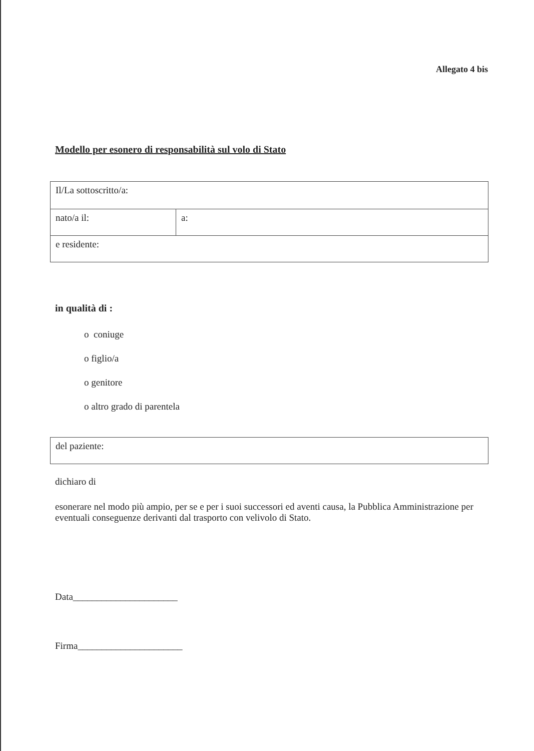Allegato 4 bis
Modello per esonero di responsabilità sul volo di Stato
| Il/La sottoscritto/a: | |
| nato/a il: | a: |
| e residente: | |
in qualità di :
o coniuge
o figlio/a
o genitore
o altro grado di parentela
| del paziente: |
dichiaro di
esonerare nel modo più ampio, per se e per i suoi successori ed aventi causa, la Pubblica Amministrazione per eventuali conseguenze derivanti dal trasporto con velivolo di Stato.
Data______________________
Firma______________________